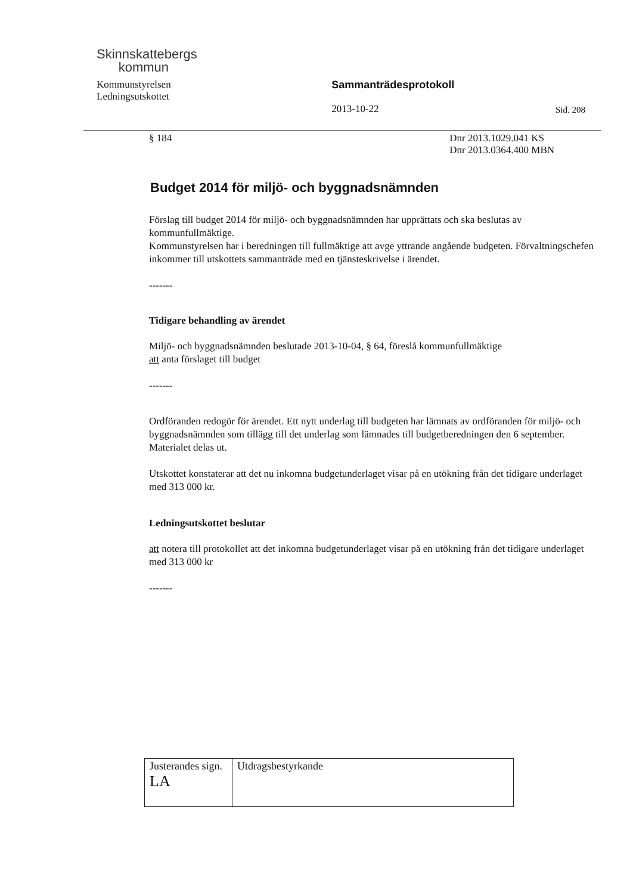Skinnskattebergs
kommun
Kommunstyrelsen
Ledningsutskottet
Sammanträdesprotokoll
2013-10-22
Sid. 208
§ 184 Dnr 2013.1029.041 KS
Dnr 2013.0364.400 MBN
Budget 2014 för miljö- och byggnadsnämnden
Förslag till budget 2014 för miljö- och byggnadsnämnden har upprättats och ska beslutas av kommunfullmäktige.
Kommunstyrelsen har i beredningen till fullmäktige att avge yttrande angående budgeten. Förvaltningschefen inkommer till utskottets sammanträde med en tjänsteskrivelse i ärendet.
-------
Tidigare behandling av ärendet
Miljö- och byggnadsnämnden beslutade 2013-10-04, § 64, föreslå kommunfullmäktige
att anta förslaget till budget
-------
Ordföranden redogör för ärendet. Ett nytt underlag till budgeten har lämnats av ordföranden för miljö- och byggnadsnämnden som tillägg till det underlag som lämnades till budgetberedningen den 6 september. Materialet delas ut.
Utskottet konstaterar att det nu inkomna budgetunderlaget visar på en utökning från det tidigare underlaget med 313 000 kr.
Ledningsutskottet beslutar
att notera till protokollet att det inkomna budgetunderlaget visar på en utökning från det tidigare underlaget med 313 000 kr
-------
| Justerandes sign. LA | Utdragsbestyrkande |